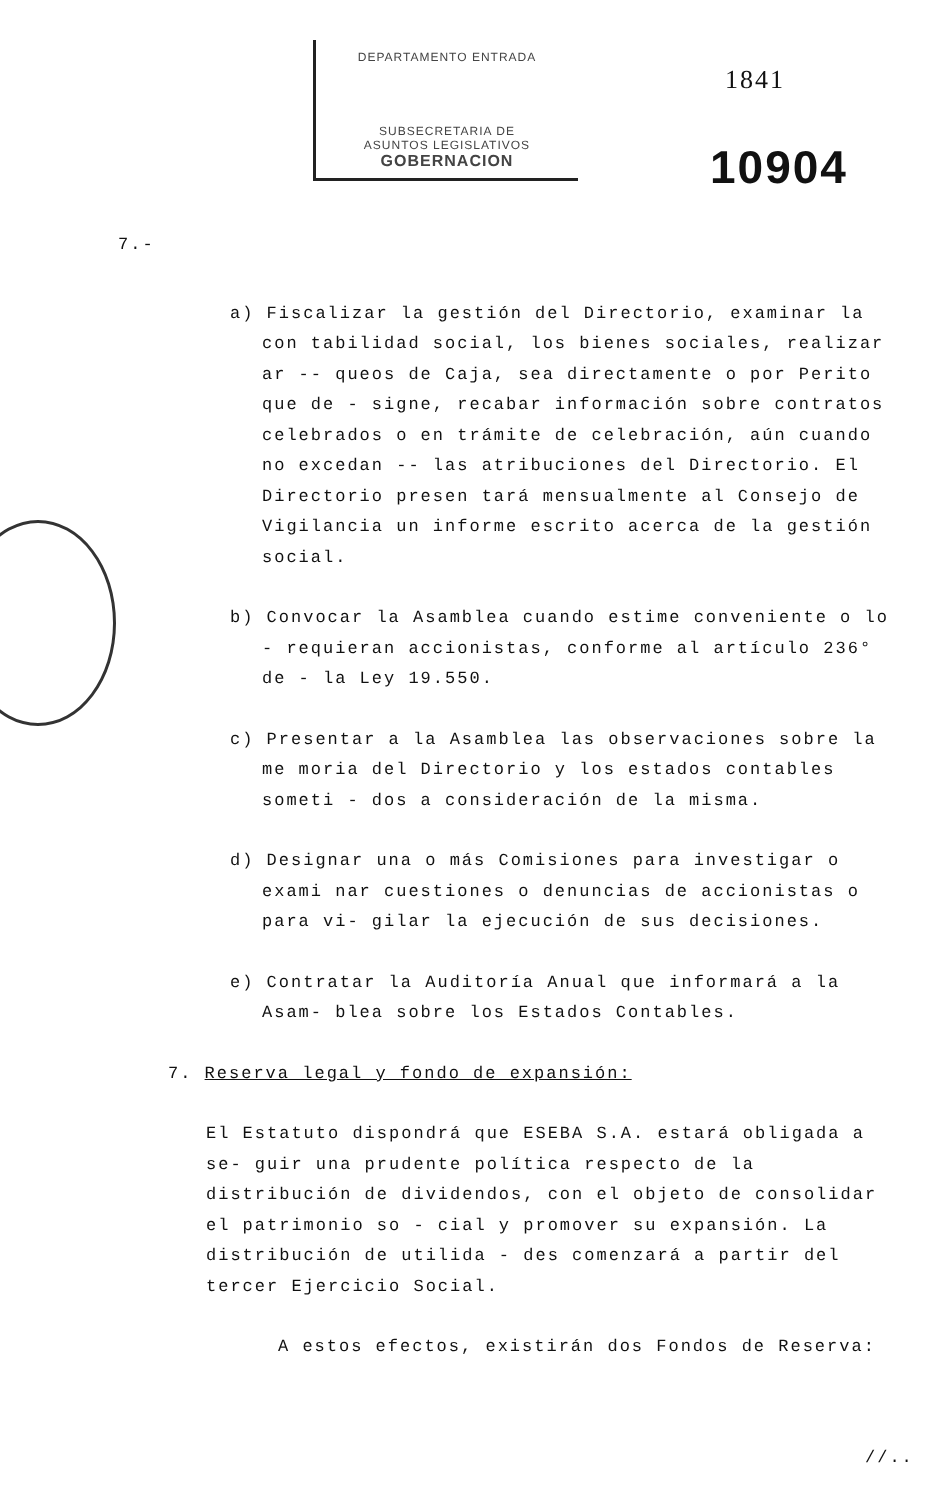DEPARTAMENTO ENTRADA
SUBSECRETARIA DE
ASUNTOS LEGISLATIVOS
GOBERNACION
1841
10904
7.-
a) Fiscalizar la gestión del Directorio, examinar la con tabilidad social, los bienes sociales, realizar ar -- queos de Caja, sea directamente o por Perito que de - signe, recabar información sobre contratos celebrados o en trámite de celebración, aún cuando no excedan -- las atribuciones del Directorio. El Directorio presen tará mensualmente al Consejo de Vigilancia un informe escrito acerca de la gestión social.
b) Convocar la Asamblea cuando estime conveniente o lo - requieran accionistas, conforme al artículo 236° de - la Ley 19.550.
c) Presentar a la Asamblea las observaciones sobre la me moria del Directorio y los estados contables someti - dos a consideración de la misma.
d) Designar una o más Comisiones para investigar o exami nar cuestiones o denuncias de accionistas o para vi- gilar la ejecución de sus decisiones.
e) Contratar la Auditoría Anual que informará a la Asam- blea sobre los Estados Contables.
7. Reserva legal y fondo de expansión:
El Estatuto dispondrá que ESEBA S.A. estará obligada a se- guir una prudente política respecto de la distribución de dividendos, con el objeto de consolidar el patrimonio so - cial y promover su expansión. La distribución de utilida - des comenzará a partir del tercer Ejercicio Social.
A estos efectos, existirán dos Fondos de Reserva:
//..